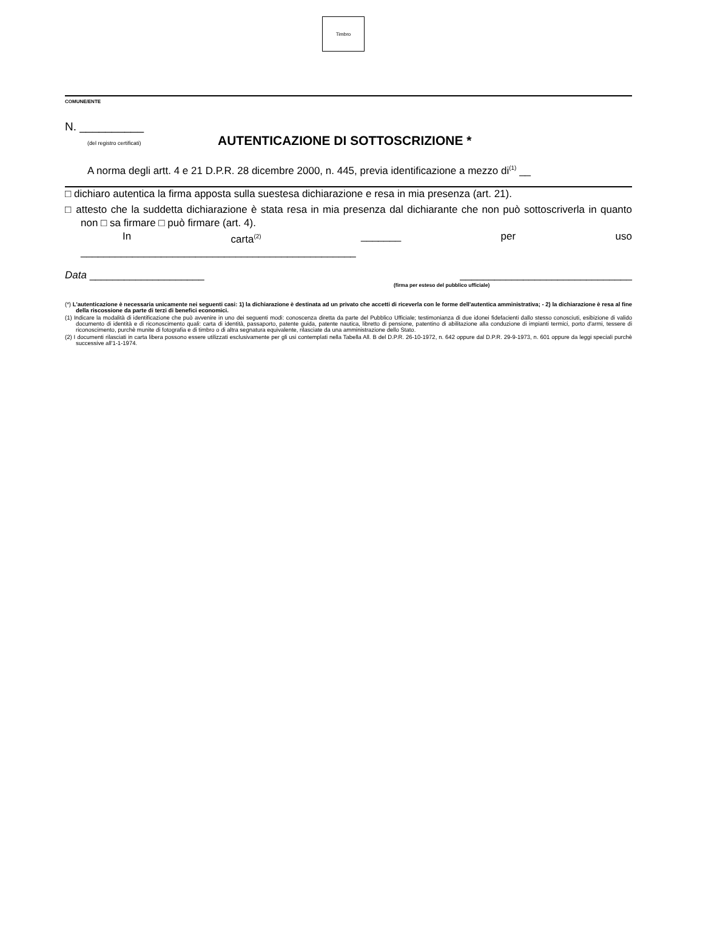Timbro
COMUNE/ENTE
N. __________
(del registro certificati)
AUTENTICAZIONE DI SOTTOSCRIZIONE *
A norma degli artt. 4 e 21 D.P.R. 28 dicembre 2000, n. 445, previa identificazione a mezzo di<sup>(1)</sup> __
□ dichiaro autentica la firma apposta sulla suestesa dichiarazione e resa in mia presenza (art. 21).
□ attesto che la suddetta dichiarazione è stata resa in mia presenza dal dichiarante che non può sottoscriverla in quanto non □ sa firmare □ può firmare (art. 4).
In carta<sup>(2)</sup> _______ per uso
________________________________________________
Data ____________________ ______________________________
(firma per esteso del pubblico ufficiale)
(*) L'autenticazione è necessaria unicamente nei seguenti casi: 1) la dichiarazione è destinata ad un privato che accetti di riceverla con le forme dell'autentica amministrativa; - 2) la dichiarazione è resa al fine della riscossione da parte di terzi di benefici economici.
(1) Indicare la modalità di identificazione che può avvenire in uno dei seguenti modi: conoscenza diretta da parte del Pubblico Ufficiale; testimonianza di due idonei fidefacienti dallo stesso conosciuti, esibizione di valido documento di identità e di riconoscimento quali: carta di identità, passaporto, patente guida, patente nautica, libretto di pensione, patentino di abilitazione alla conduzione di impianti termici, porto d'armi, tessere di riconoscimento, purchè munite di fotografia e di timbro o di altra segnatura equivalente, rilasciate da una amministrazione dello Stato.
(2) I documenti rilasciati in carta libera possono essere utilizzati esclusivamente per gli usi contemplati nella Tabella All. B del D.P.R. 26-10-1972, n. 642 oppure dal D.P.R. 29-9-1973, n. 601 oppure da leggi speciali purchè successive all'1-1-1974.